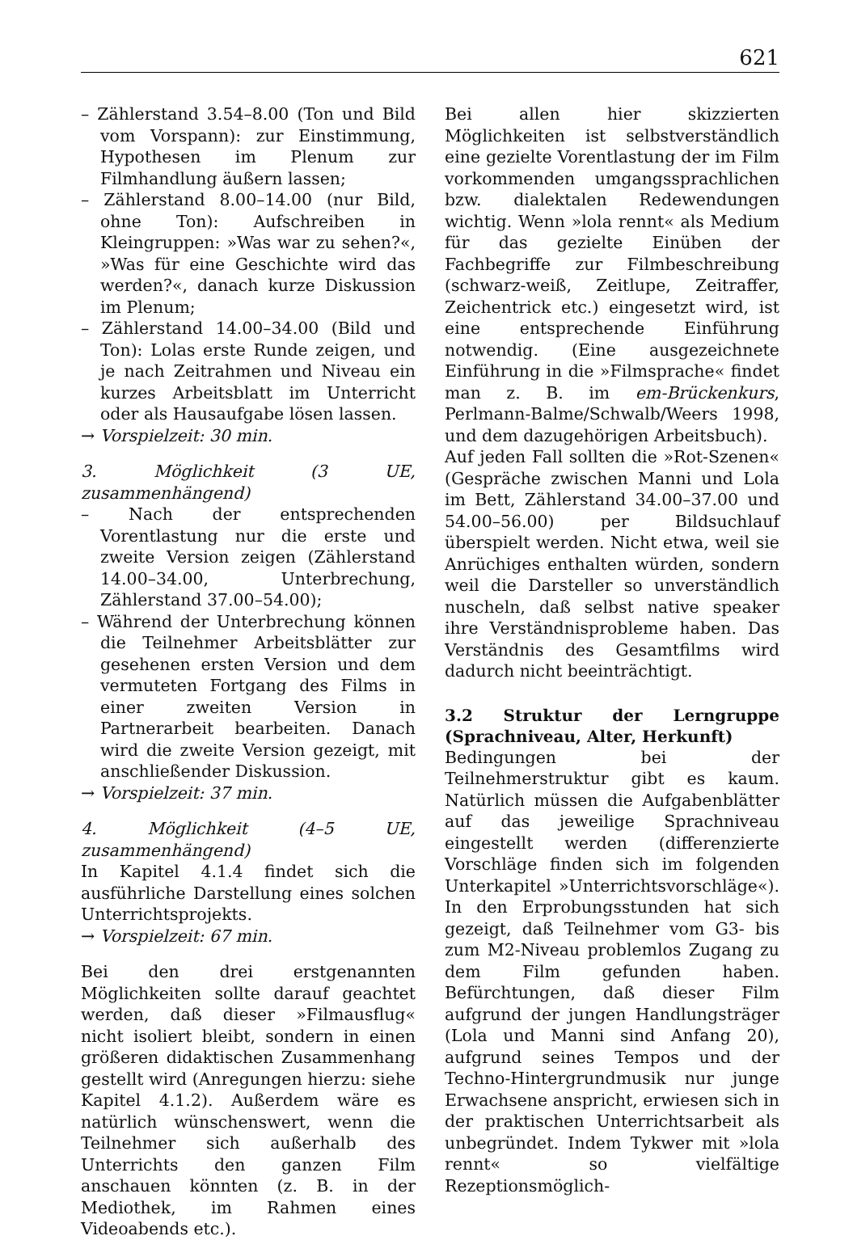621
– Zählerstand 3.54–8.00 (Ton und Bild vom Vorspann): zur Einstimmung, Hypothesen im Plenum zur Filmhandlung äußern lassen;
– Zählerstand 8.00–14.00 (nur Bild, ohne Ton): Aufschreiben in Kleingruppen: »Was war zu sehen?«, »Was für eine Geschichte wird das werden?«, danach kurze Diskussion im Plenum;
– Zählerstand 14.00–34.00 (Bild und Ton): Lolas erste Runde zeigen, und je nach Zeitrahmen und Niveau ein kurzes Arbeitsblatt im Unterricht oder als Hausaufgabe lösen lassen.
→ Vorspielzeit: 30 min.
3. Möglichkeit (3 UE, zusammenhängend)
– Nach der entsprechenden Vorentlastung nur die erste und zweite Version zeigen (Zählerstand 14.00–34.00, Unterbrechung, Zählerstand 37.00–54.00);
– Während der Unterbrechung können die Teilnehmer Arbeitsblätter zur gesehenen ersten Version und dem vermuteten Fortgang des Films in einer zweiten Version in Partnerarbeit bearbeiten. Danach wird die zweite Version gezeigt, mit anschließender Diskussion.
→ Vorspielzeit: 37 min.
4. Möglichkeit (4–5 UE, zusammenhängend)
In Kapitel 4.1.4 findet sich die ausführliche Darstellung eines solchen Unterrichtsprojekts.
→ Vorspielzeit: 67 min.
Bei den drei erstgenannten Möglichkeiten sollte darauf geachtet werden, daß dieser »Filmausflug« nicht isoliert bleibt, sondern in einen größeren didaktischen Zusammenhang gestellt wird (Anregungen hierzu: siehe Kapitel 4.1.2). Außerdem wäre es natürlich wünschenswert, wenn die Teilnehmer sich außerhalb des Unterrichts den ganzen Film anschauen könnten (z. B. in der Mediothek, im Rahmen eines Videoabends etc.).
Bei allen hier skizzierten Möglichkeiten ist selbstverständlich eine gezielte Vorentlastung der im Film vorkommenden umgangssprachlichen bzw. dialektalen Redewendungen wichtig. Wenn »lola rennt« als Medium für das gezielte Einüben der Fachbegriffe zur Filmbeschreibung (schwarz-weiß, Zeitlupe, Zeitraffer, Zeichentrick etc.) eingesetzt wird, ist eine entsprechende Einführung notwendig. (Eine ausgezeichnete Einführung in die »Filmsprache« findet man z. B. im em-Brückenkurs, Perlmann-Balme/Schwalb/Weers 1998, und dem dazugehörigen Arbeitsbuch).
Auf jeden Fall sollten die »Rot-Szenen« (Gespräche zwischen Manni und Lola im Bett, Zählerstand 34.00–37.00 und 54.00–56.00) per Bildsuchlauf überspielt werden. Nicht etwa, weil sie Anrüchiges enthalten würden, sondern weil die Darsteller so unverständlich nuscheln, daß selbst native speaker ihre Verständnisprobleme haben. Das Verständnis des Gesamtfilms wird dadurch nicht beeinträchtigt.
3.2 Struktur der Lerngruppe (Sprachniveau, Alter, Herkunft)
Bedingungen bei der Teilnehmerstruktur gibt es kaum. Natürlich müssen die Aufgabenblätter auf das jeweilige Sprachniveau eingestellt werden (differenzierte Vorschläge finden sich im folgenden Unterkapitel »Unterrichtsvorschläge«). In den Erprobungsstunden hat sich gezeigt, daß Teilnehmer vom G3- bis zum M2-Niveau problemlos Zugang zu dem Film gefunden haben. Befürchtungen, daß dieser Film aufgrund der jungen Handlungsträger (Lola und Manni sind Anfang 20), aufgrund seines Tempos und der Techno-Hintergrundmusik nur junge Erwachsene anspricht, erwiesen sich in der praktischen Unterrichtsarbeit als unbegründet. Indem Tykwer mit »lola rennt« so vielfältige Rezeptionsmöglich-